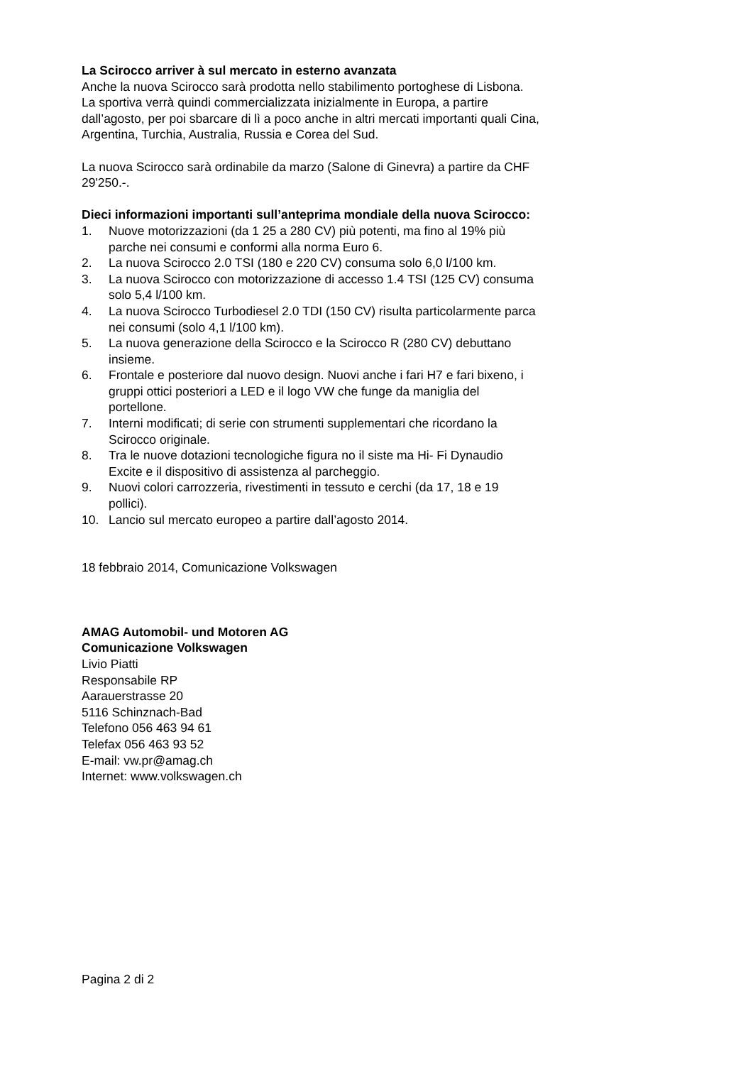La Scirocco arriver à sul mercato in esterno avanzata
Anche la nuova Scirocco sarà prodotta nello stabilimento portoghese di Lisbona. La sportiva verrà quindi commercializzata inizialmente in Europa, a partire dall’agosto, per poi sbarcare di lì a poco anche in altri mercati importanti quali Cina, Argentina, Turchia, Australia, Russia e Corea del Sud.
La nuova Scirocco sarà ordinabile da marzo (Salone di Ginevra) a partire da CHF 29'250.-.
Dieci informazioni importanti sull’anteprima mondiale della nuova Scirocco:
1. Nuove motorizzazioni (da 1 25 a 280 CV) più potenti, ma fino al 19% più parche nei consumi e conformi alla norma Euro 6.
2. La nuova Scirocco 2.0 TSI (180 e 220 CV) consuma solo 6,0 l/100 km.
3. La nuova Scirocco con motorizzazione di accesso 1.4 TSI (125 CV) consuma solo 5,4 l/100 km.
4. La nuova Scirocco Turbodiesel 2.0 TDI (150 CV) risulta particolarmente parca nei consumi (solo 4,1 l/100 km).
5. La nuova generazione della Scirocco e la Scirocco R (280 CV) debuttano insieme.
6. Frontale e posteriore dal nuovo design. Nuovi anche i fari H7 e fari bixeno, i gruppi ottici posteriori a LED e il logo VW che funge da maniglia del portellone.
7. Interni modificati; di serie con strumenti supplementari che ricordano la Scirocco originale.
8. Tra le nuove dotazioni tecnologiche figura no il siste ma Hi- Fi Dynaudio Excite e il dispositivo di assistenza al parcheggio.
9. Nuovi colori carrozzeria, rivestimenti in tessuto e cerchi (da 17, 18 e 19 pollici).
10. Lancio sul mercato europeo a partire dall’agosto 2014.
18 febbraio 2014, Comunicazione Volkswagen
AMAG Automobil- und Motoren AG
Comunicazione Volkswagen
Livio Piatti
Responsabile RP
Aarauerstrasse 20
5116 Schinznach-Bad
Telefono 056 463 94 61
Telefax 056 463 93 52
E-mail: vw.pr@amag.ch
Internet: www.volkswagen.ch
Pagina 2 di 2